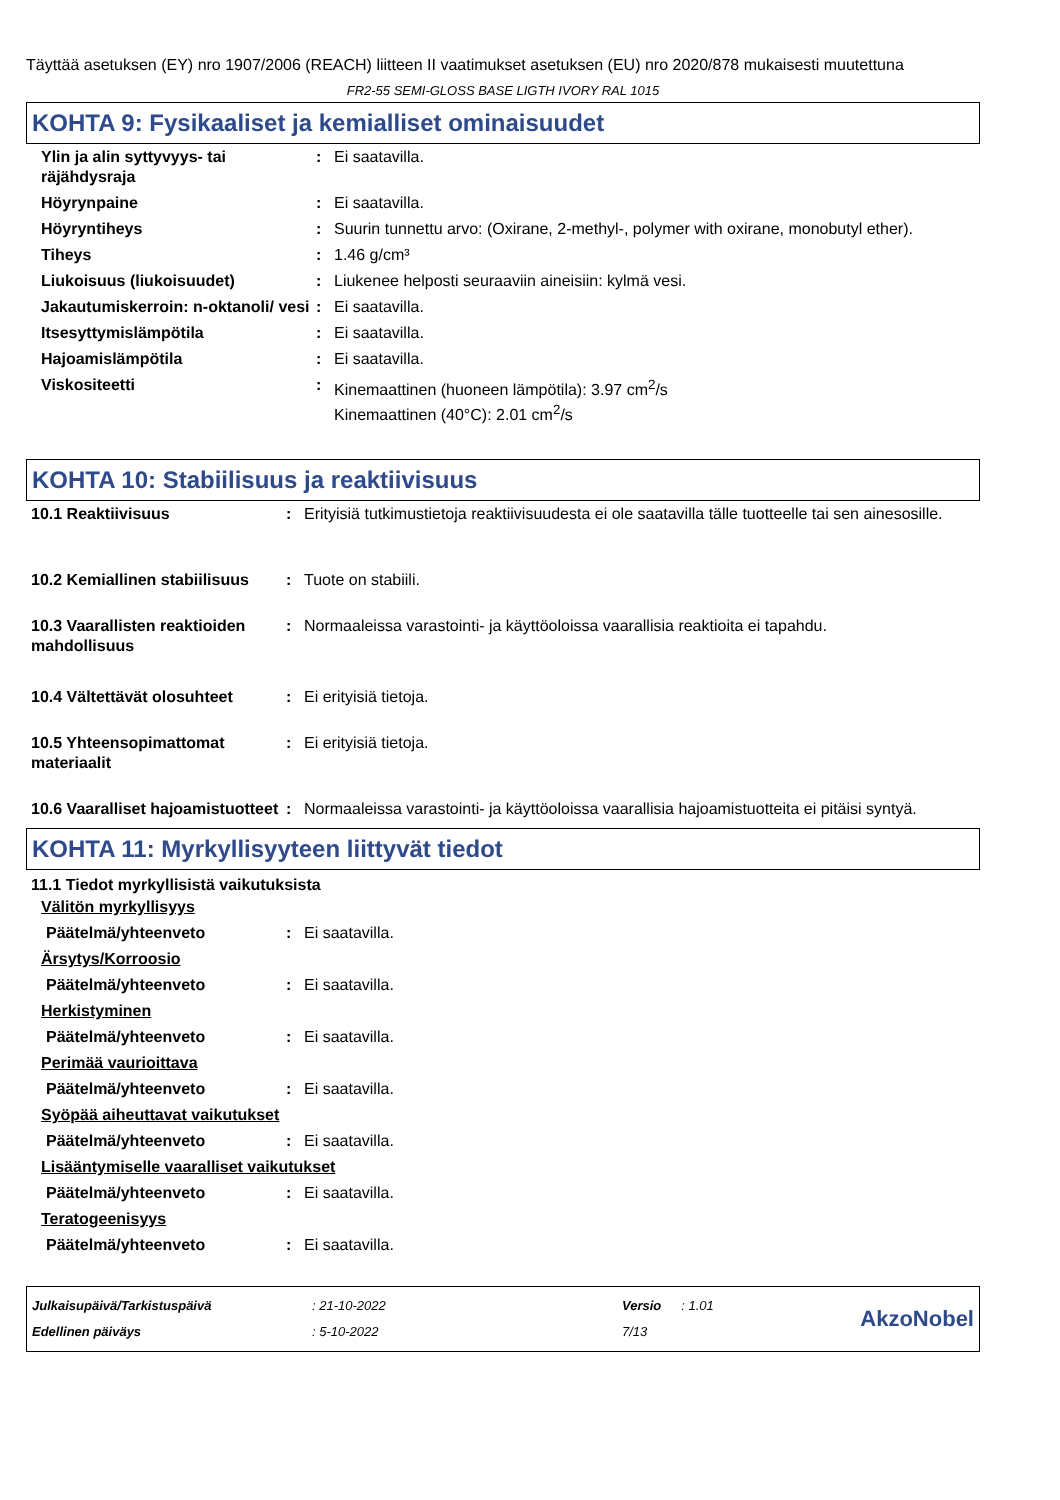Täyttää asetuksen (EY) nro 1907/2006 (REACH) liitteen II vaatimukset asetuksen (EU) nro 2020/878 mukaisesti muutettuna
FR2-55 SEMI-GLOSS BASE LIGTH IVORY RAL 1015
KOHTA 9: Fysikaaliset ja kemialliset ominaisuudet
| Ylin ja alin syttyvyys- tai räjähdysraja | : | Ei saatavilla. |
| Höyrynpaine | : | Ei saatavilla. |
| Höyryntiheys | : | Suurin tunnettu arvo: (Oxirane, 2-methyl-, polymer with oxirane, monobutyl ether). |
| Tiheys | : | 1.46 g/cm³ |
| Liukoisuus (liukoisuudet) | : | Liukenee helposti seuraaviin aineisiin: kylmä vesi. |
| Jakautumiskerroin: n-oktanoli/ vesi | : | Ei saatavilla. |
| Itsesyttymislämpötila | : | Ei saatavilla. |
| Hajoamislämpötila | : | Ei saatavilla. |
| Viskositeetti | : | Kinemaattinen (huoneen lämpötila): 3.97 cm<sup>2</sup>/s Kinemaattinen (40°C): 2.01 cm<sup>2</sup>/s |
KOHTA 10: Stabiilisuus ja reaktiivisuus
| 10.1 Reaktiivisuus | : | Erityisiä tutkimustietoja reaktiivisuudesta ei ole saatavilla tälle tuotteelle tai sen ainesosille. |
| 10.2 Kemiallinen stabiilisuus | : | Tuote on stabiili. |
| 10.3 Vaarallisten reaktioiden mahdollisuus | : | Normaaleissa varastointi- ja käyttöoloissa vaarallisia reaktioita ei tapahdu. |
| 10.4 Vältettävät olosuhteet | : | Ei erityisiä tietoja. |
| 10.5 Yhteensopimattomat materiaalit | : | Ei erityisiä tietoja. |
| 10.6 Vaaralliset hajoamistuotteet | : | Normaaleissa varastointi- ja käyttöoloissa vaarallisia hajoamistuotteita ei pitäisi syntyä. |
KOHTA 11: Myrkyllisyyteen liittyvät tiedot
11.1 Tiedot myrkyllisistä vaikutuksista
Välitön myrkyllisyys
| Päätelmä/yhteenveto | : | Ei saatavilla. |
Ärsytys/Korroosio
| Päätelmä/yhteenveto | : | Ei saatavilla. |
Herkistyminen
| Päätelmä/yhteenveto | : | Ei saatavilla. |
Perimää vaurioittava
| Päätelmä/yhteenveto | : | Ei saatavilla. |
Syöpää aiheuttavat vaikutukset
| Päätelmä/yhteenveto | : | Ei saatavilla. |
Lisääntymiselle vaaralliset vaikutukset
| Päätelmä/yhteenveto | : | Ei saatavilla. |
Teratogeenisyys
| Päätelmä/yhteenveto | : | Ei saatavilla. |
| Julkaisupäivä/Tarkistuspäivä | : 21-10-2022 | Versio | : 1.01 |
| Edellinen päiväys | : 5-10-2022 | 7/13 | |
AkzoNobel